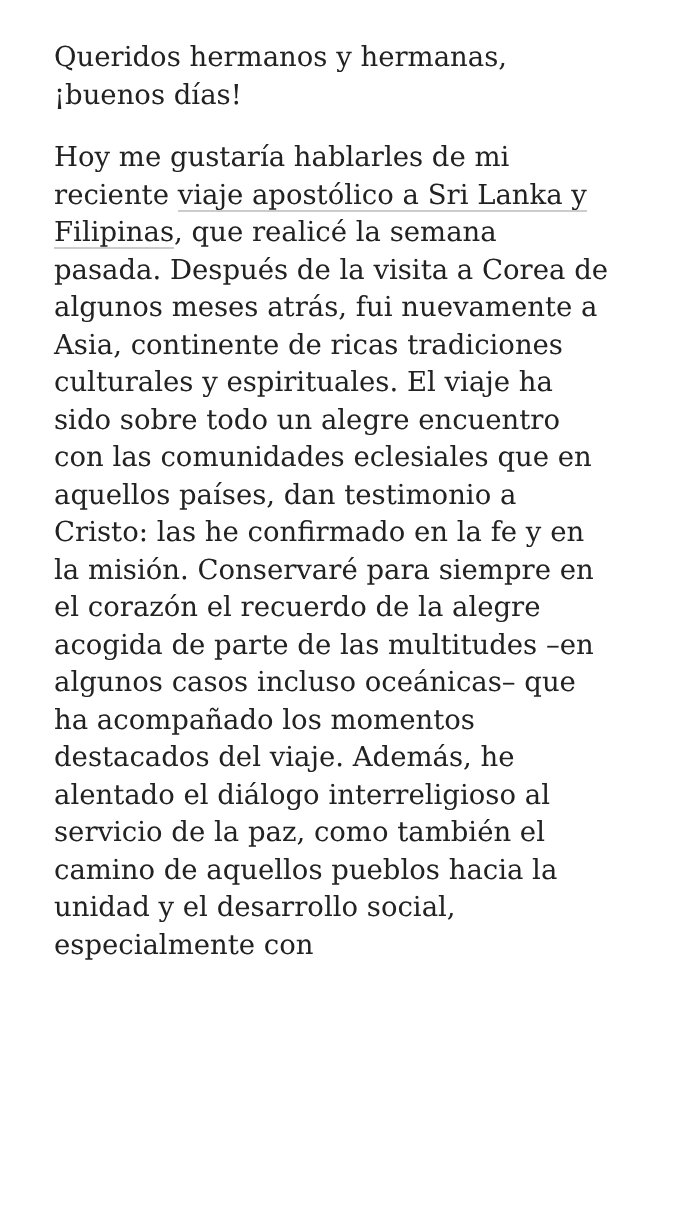Queridos hermanos y hermanas, ¡buenos días!
Hoy me gustaría hablarles de mi reciente viaje apostólico a Sri Lanka y Filipinas, que realicé la semana pasada. Después de la visita a Corea de algunos meses atrás, fui nuevamente a Asia, continente de ricas tradiciones culturales y espirituales. El viaje ha sido sobre todo un alegre encuentro con las comunidades eclesiales que en aquellos países, dan testimonio a Cristo: las he confirmado en la fe y en la misión. Conservaré para siempre en el corazón el recuerdo de la alegre acogida de parte de las multitudes –en algunos casos incluso oceánicas– que ha acompañado los momentos destacados del viaje. Además, he alentado el diálogo interreligioso al servicio de la paz, como también el camino de aquellos pueblos hacia la unidad y el desarrollo social, especialmente con